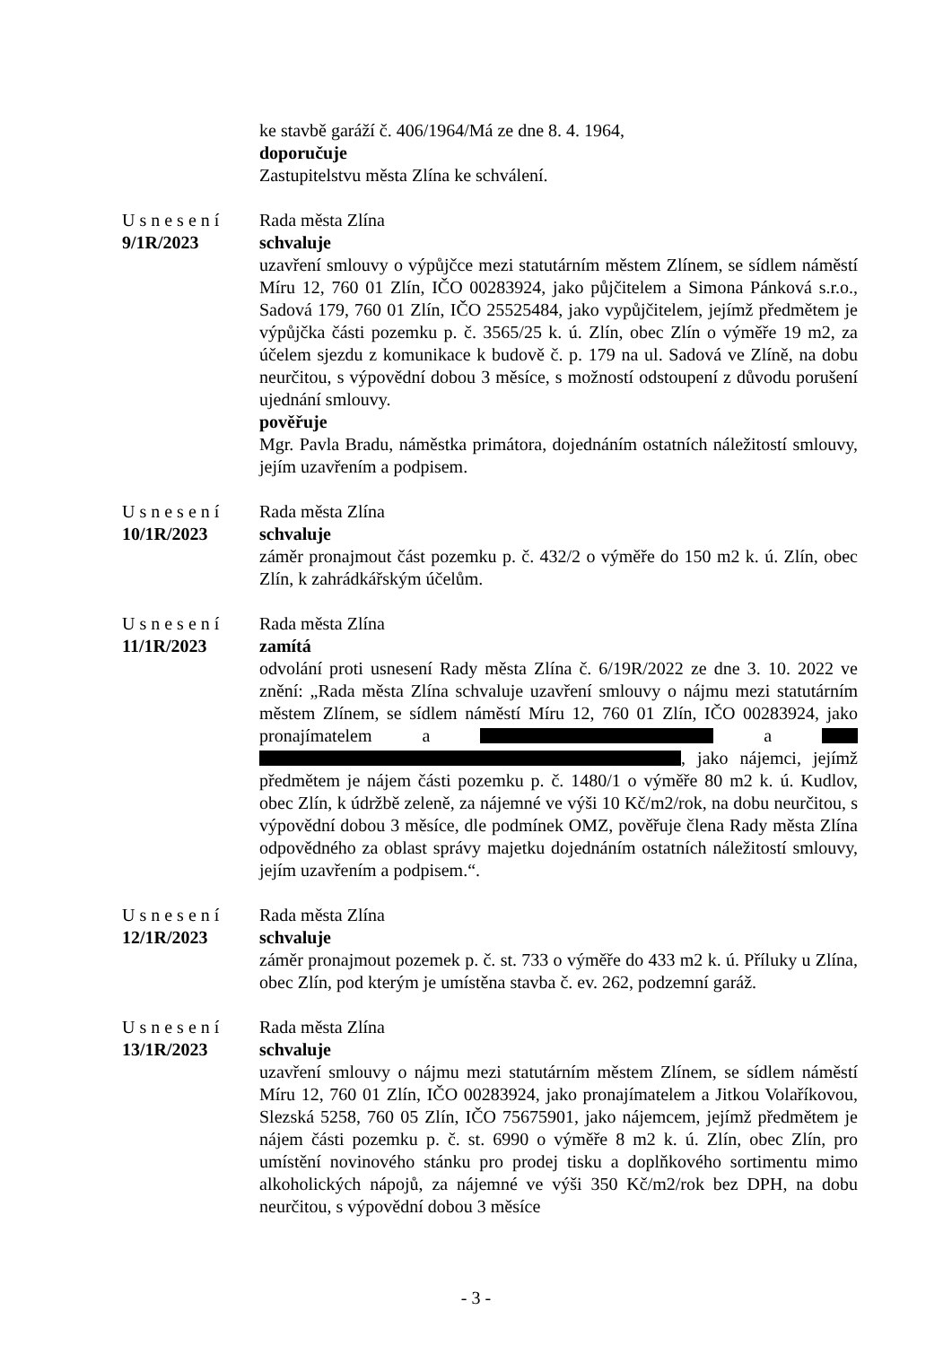ke stavbě garáží č. 406/1964/Má ze dne 8. 4. 1964,
doporučuje
Zastupitelstvu města Zlína ke schválení.
Usnesení
9/1R/2023
Rada města Zlína
schvaluje
uzavření smlouvy o výpůjčce mezi statutárním městem Zlínem, se sídlem náměstí Míru 12, 760 01 Zlín, IČO 00283924, jako půjčitelem a Simona Pánková s.r.o., Sadová 179, 760 01 Zlín, IČO 25525484, jako vypůjčitelem, jejímž předmětem je výpůjčka části pozemku p. č. 3565/25 k. ú. Zlín, obec Zlín o výměře 19 m2, za účelem sjezdu z komunikace k budově č. p. 179 na ul. Sadová ve Zlíně, na dobu neurčitou, s výpovědní dobou 3 měsíce, s možností odstoupení z důvodu porušení ujednání smlouvy.
pověřuje
Mgr. Pavla Bradu, náměstka primátora, dojednáním ostatních náležitostí smlouvy, jejím uzavřením a podpisem.
Usnesení
10/1R/2023
Rada města Zlína
schvaluje
záměr pronajmout část pozemku p. č. 432/2 o výměře do 150 m2 k. ú. Zlín, obec Zlín, k zahrádkářským účelům.
Usnesení
11/1R/2023
Rada města Zlína
zamítá
odvolání proti usnesení Rady města Zlína č. 6/19R/2022 ze dne 3. 10. 2022 ve znění: „Rada města Zlína schvaluje uzavření smlouvy o nájmu mezi statutárním městem Zlínem, se sídlem náměstí Míru 12, 760 01 Zlín, IČO 00283924, jako pronajímatelem a a , jako nájemci, jejímž předmětem je nájem části pozemku p. č. 1480/1 o výměře 80 m2 k. ú. Kudlov, obec Zlín, k údržbě zeleně, za nájemné ve výši 10 Kč/m2/rok, na dobu neurčitou, s výpovědní dobou 3 měsíce, dle podmínek OMZ, pověřuje člena Rady města Zlína odpovědného za oblast správy majetku dojednáním ostatních náležitostí smlouvy, jejím uzavřením a podpisem.“.
Usnesení
12/1R/2023
Rada města Zlína
schvaluje
záměr pronajmout pozemek p. č. st. 733 o výměře do 433 m2 k. ú. Příluky u Zlína, obec Zlín, pod kterým je umístěna stavba č. ev. 262, podzemní garáž.
Usnesení
13/1R/2023
Rada města Zlína
schvaluje
uzavření smlouvy o nájmu mezi statutárním městem Zlínem, se sídlem náměstí Míru 12, 760 01 Zlín, IČO 00283924, jako pronajímatelem a Jitkou Volaříkovou, Slezská 5258, 760 05 Zlín, IČO 75675901, jako nájemcem, jejímž předmětem je nájem části pozemku p. č. st. 6990 o výměře 8 m2 k. ú. Zlín, obec Zlín, pro umístění novinového stánku pro prodej tisku a doplňkového sortimentu mimo alkoholických nápojů, za nájemné ve výši 350 Kč/m2/rok bez DPH, na dobu neurčitou, s výpovědní dobou 3 měsíce
- 3 -